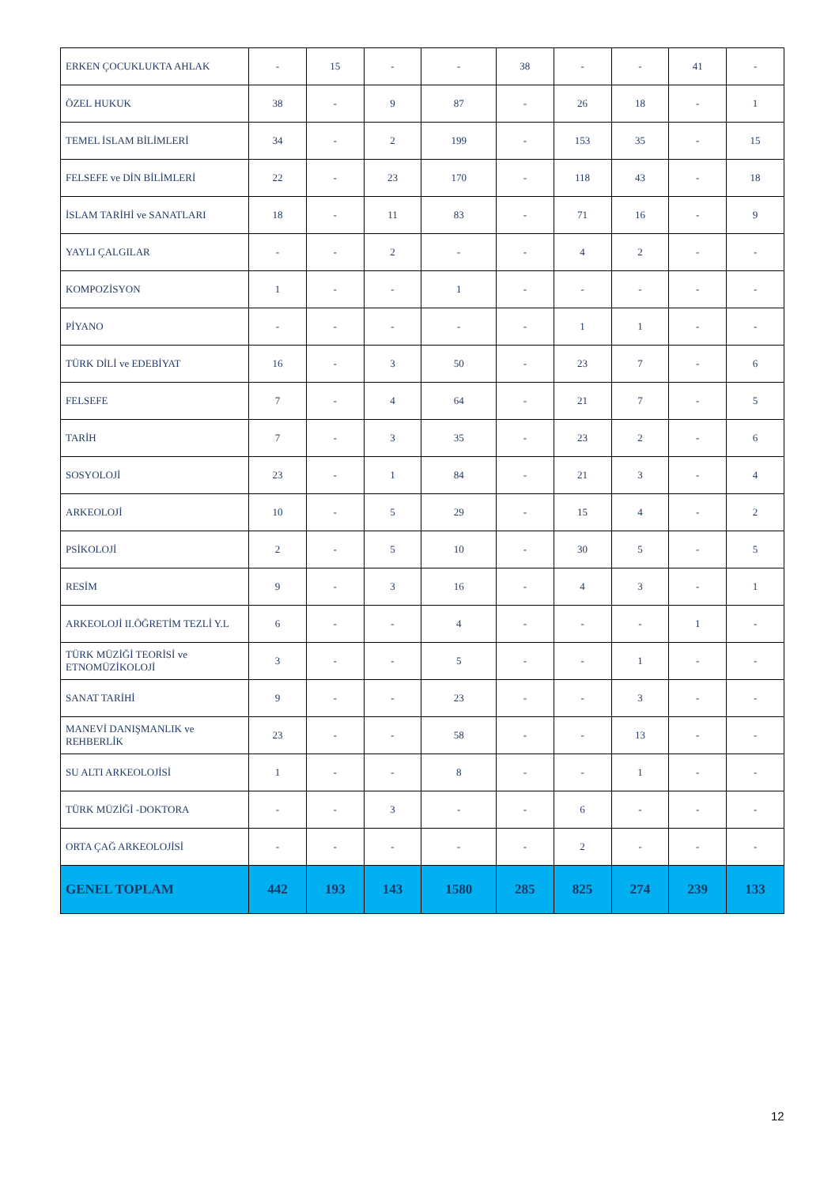| ERKEN ÇOCUKLUKTA AHLAK | - | 15 | - | - | 38 | - | - | 41 | - |
| ÖZEL HUKUK | 38 | - | 9 | 87 | - | 26 | 18 | - | 1 |
| TEMEL İSLAM BİLİMLERİ | 34 | - | 2 | 199 | - | 153 | 35 | - | 15 |
| FELSEFE ve DİN BİLİMLERİ | 22 | - | 23 | 170 | - | 118 | 43 | - | 18 |
| İSLAM TARİHİ ve SANATLARI | 18 | - | 11 | 83 | - | 71 | 16 | - | 9 |
| YAYLI ÇALGILAR | - | - | 2 | - | - | 4 | 2 | - | - |
| KOMPOZİSYON | 1 | - | - | 1 | - | - | - | - | - |
| PİYANO | - | - | - | - | - | 1 | 1 | - | - |
| TÜRK DİLİ ve EDEBİYAT | 16 | - | 3 | 50 | - | 23 | 7 | - | 6 |
| FELSEFE | 7 | - | 4 | 64 | - | 21 | 7 | - | 5 |
| TARİH | 7 | - | 3 | 35 | - | 23 | 2 | - | 6 |
| SOSYOLOJİ | 23 | - | 1 | 84 | - | 21 | 3 | - | 4 |
| ARKEOLOJİ | 10 | - | 5 | 29 | - | 15 | 4 | - | 2 |
| PSİKOLOJİ | 2 | - | 5 | 10 | - | 30 | 5 | - | 5 |
| RESİM | 9 | - | 3 | 16 | - | 4 | 3 | - | 1 |
| ARKEOLOJİ II.ÖĞRETİM TEZLİ Y.L | 6 | - | - | 4 | - | - | - | 1 | - |
| TÜRK MÜZİĞİ TEORİSİ ve ETNOMÜZİKOLOJİ | 3 | - | - | 5 | - | - | 1 | - | - |
| SANAT TARİHİ | 9 | - | - | 23 | - | - | 3 | - | - |
| MANEVİ DANIŞMANLIK ve REHBERLİK | 23 | - | - | 58 | - | - | 13 | - | - |
| SU ALTI ARKEOLOJİSİ | 1 | - | - | 8 | - | - | 1 | - | - |
| TÜRK MÜZİĞİ -DOKTORA | - | - | 3 | - | - | 6 | - | - | - |
| ORTA ÇAĞ ARKEOLOJİSİ | - | - | - | - | - | 2 | - | - | - |
| GENEL TOPLAM | 442 | 193 | 143 | 1580 | 285 | 825 | 274 | 239 | 133 |
12